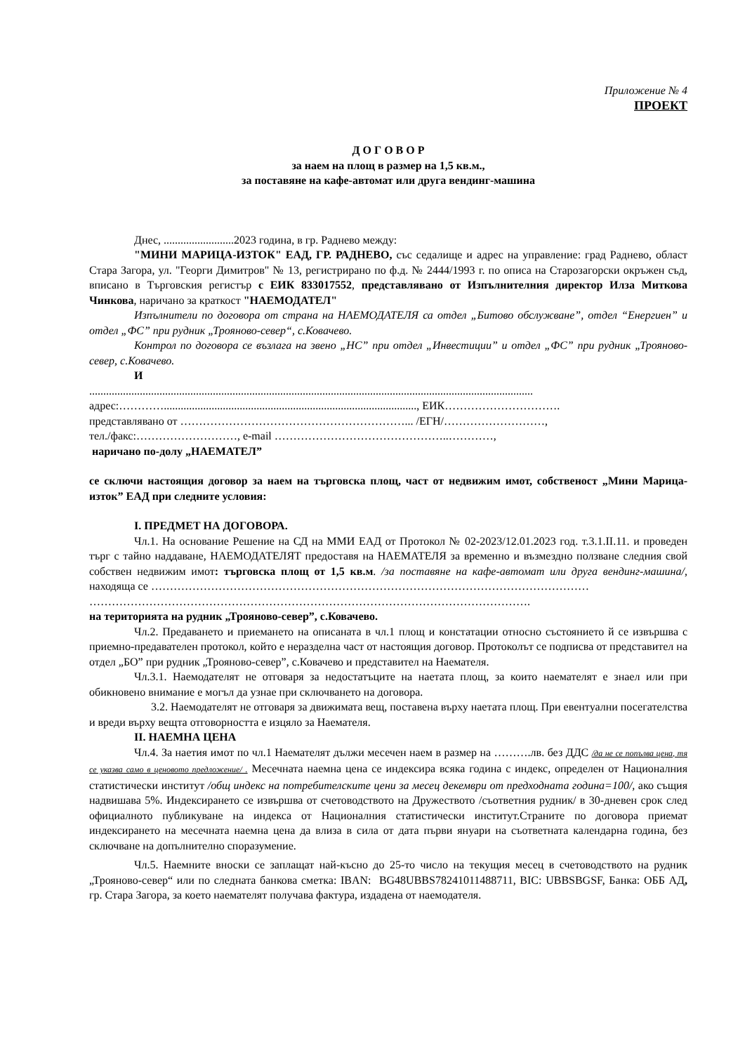Приложение № 4
ПРОЕКТ
Д О Г О В О Р
за наем на площ в размер на 1,5 кв.м.,
за поставяне на кафе-автомат или друга вендинг-машина
Днес, .........................2023 година, в гр. Раднево между:
"МИНИ МАРИЦА-ИЗТОК" ЕАД, ГР. РАДНЕВО, със седалище и адрес на управление: град Раднево, област Стара Загора, ул. "Георги Димитров" № 13, регистрирано по ф.д. № 2444/1993 г. по описа на Старозагорски окръжен съд, вписано в Търговския регистър с ЕИК 833017552, представлявано от Изпълнителния директор Илза Миткова Чинкова, наричано за краткост "НАЕМОДАТЕЛ"
Изпълнители по договора от страна на НАЕМОДАТЕЛЯ са отдел „Битово обслужване”, отдел “Енергиен” и отдел „ФС” при рудник „Трояново-север“, с.Ковачево.
Контрол по договора се възлага на звено „НС” при отдел „Инвестиции” и отдел „ФС” при рудник „Трояново-север, с.Ковачево.
И
..............................................................................................................................................................
адрес:………….........................................................................................., ЕИК………………………….
представлявано от ……………………………………………………... /ЕГН/………………………,
тел./факс:………………………, e-mail ………………………………………..…………,
наричано по-долу „НАЕМАТЕЛ”
се сключи настоящия договор за наем на търговска площ, част от недвижим имот, собственост „Мини Марица-изток” ЕАД при следните условия:
I. ПРЕДМЕТ НА ДОГОВОРА.
Чл.1. На основание Решение на СД на ММИ ЕАД от Протокол № 02-2023/12.01.2023 год. т.3.1.II.11. и проведен търг с тайно наддаване, НАЕМОДАТЕЛЯТ предоставя на НАЕМАТЕЛЯ за временно и възмездно ползване следния свой собствен недвижим имот: търговска площ от 1,5 кв.м. /за поставяне на кафе-автомат или друга вендинг-машина/, находяща се ………………………………………………………………………………………………………
……………………………………………………………………………………………………….
на територията на рудник „Трояново-север”, с.Ковачево.
Чл.2. Предаването и приемането на описаната в чл.1 площ и констатации относно състоянието й се извършва с приемно-предавателен протокол, който е неразделна част от настоящия договор. Протоколът се подписва от представител на отдел „БО” при рудник „Трояново-север”, с.Ковачево и представител на Наемателя.
Чл.3.1. Наемодателят не отговаря за недостатъците на наетата площ, за които наемателят е знаел или при обикновено внимание е могъл да узнае при сключването на договора.
3.2. Наемодателят не отговаря за движимата вещ, поставена върху наетата площ. При евентуални посегателства и вреди върху вещта отговорността е изцяло за Наемателя.
II. НАЕМНА ЦЕНА
Чл.4. За наетия имот по чл.1 Наемателят дължи месечен наем в размер на ……….лв. без ДДС /да не се попълва цена, тя се указва само в ценовото предложение/ . Месечната наемна цена се индексира всяка година с индекс, определен от Националния статистически институт /общ индекс на потребителските цени за месец декември от предходната година=100/, ако същия надвишава 5%. Индексирането се извършва от счетоводството на Дружеството /съответния рудник/ в 30-дневен срок след официалното публикуване на индекса от Националния статистически институт.Страните по договора приемат индексирането на месечната наемна цена да влиза в сила от дата първи януари на съответната календарна година, без сключване на допълнително споразумение.
Чл.5. Наемните вноски се заплащат най-късно до 25-то число на текущия месец в счетоводството на рудник „Трояново-север“ или по следната банкова сметка: IBAN: BG48UBBS78241011488711, BIC: UBBSBGSF, Банка: ОББ АД, гр. Стара Загора, за което наемателят получава фактура, издадена от наемодателя.